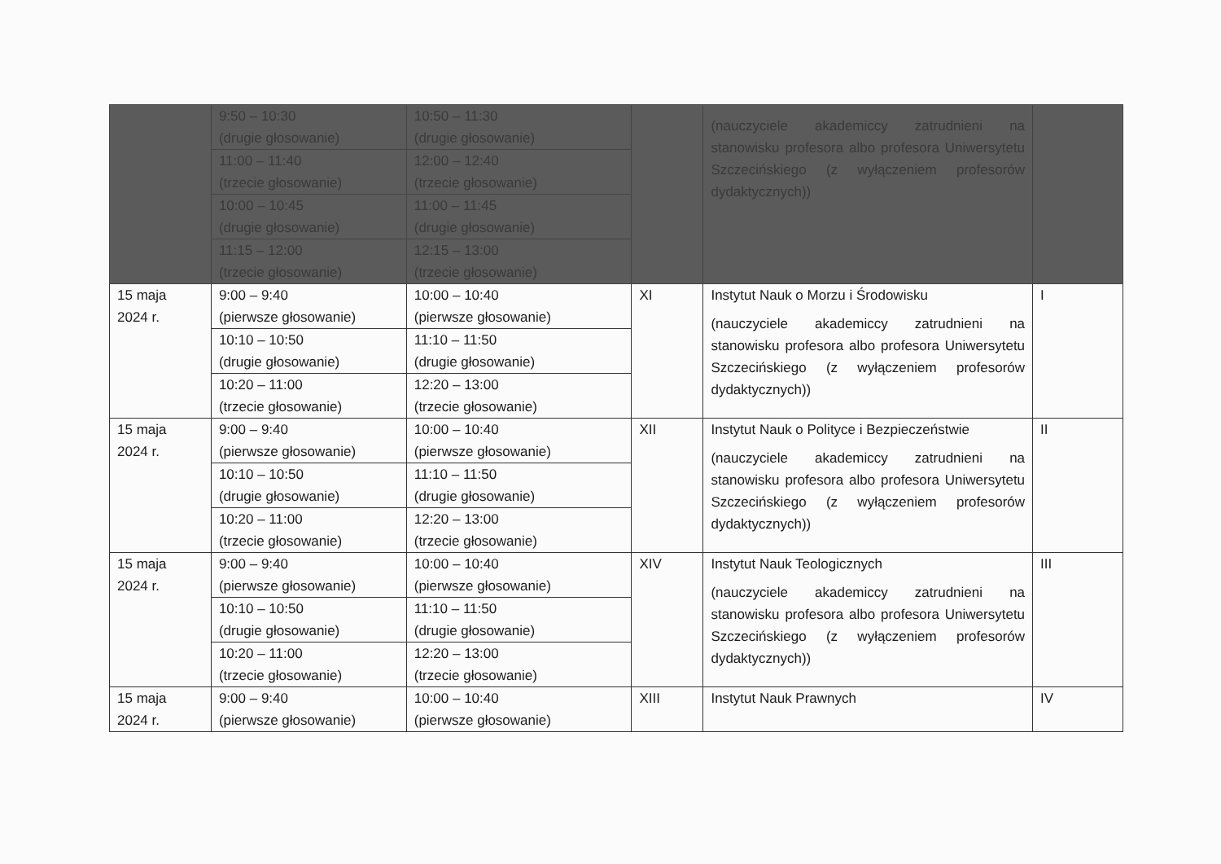| | 9:50 – 10:30 (drugie głosowanie) | 10:50 – 11:30 (drugie głosowanie) | | (nauczyciele akademiccy zatrudnieni na stanowisku profesora albo profesora Uniwersytetu Szczecińskiego (z wyłączeniem profesorów dydaktycznych)) | |
| | 11:00 – 11:40 (trzecie głosowanie) | 12:00 – 12:40 (trzecie głosowanie) | | | |
| | 10:00 – 10:45 (drugie głosowanie) | 11:00 – 11:45 (drugie głosowanie) | | | |
| | 11:15 – 12:00 (trzecie głosowanie) | 12:15 – 13:00 (trzecie głosowanie) | | | |
| 15 maja 2024 r. | 9:00 – 9:40 (pierwsze głosowanie) | 10:00 – 10:40 (pierwsze głosowanie) | XI | Instytut Nauk o Morzu i Środowisku (nauczyciele akademiccy zatrudnieni na stanowisku profesora albo profesora Uniwersytetu Szczecińskiego (z wyłączeniem profesorów dydaktycznych)) | I |
| | 10:10 – 10:50 (drugie głosowanie) | 11:10 – 11:50 (drugie głosowanie) | | | |
| | 10:20 – 11:00 (trzecie głosowanie) | 12:20 – 13:00 (trzecie głosowanie) | | | |
| 15 maja 2024 r. | 9:00 – 9:40 (pierwsze głosowanie) | 10:00 – 10:40 (pierwsze głosowanie) | XII | Instytut Nauk o Polityce i Bezpieczeństwie (nauczyciele akademiccy zatrudnieni na stanowisku profesora albo profesora Uniwersytetu Szczecińskiego (z wyłączeniem profesorów dydaktycznych)) | II |
| | 10:10 – 10:50 (drugie głosowanie) | 11:10 – 11:50 (drugie głosowanie) | | | |
| | 10:20 – 11:00 (trzecie głosowanie) | 12:20 – 13:00 (trzecie głosowanie) | | | |
| 15 maja 2024 r. | 9:00 – 9:40 (pierwsze głosowanie) | 10:00 – 10:40 (pierwsze głosowanie) | XIV | Instytut Nauk Teologicznych (nauczyciele akademiccy zatrudnieni na stanowisku profesora albo profesora Uniwersytetu Szczecińskiego (z wyłączeniem profesorów dydaktycznych)) | III |
| | 10:10 – 10:50 (drugie głosowanie) | 11:10 – 11:50 (drugie głosowanie) | | | |
| | 10:20 – 11:00 (trzecie głosowanie) | 12:20 – 13:00 (trzecie głosowanie) | | | |
| 15 maja 2024 r. | 9:00 – 9:40 (pierwsze głosowanie) | 10:00 – 10:40 (pierwsze głosowanie) | XIII | Instytut Nauk Prawnych | IV |